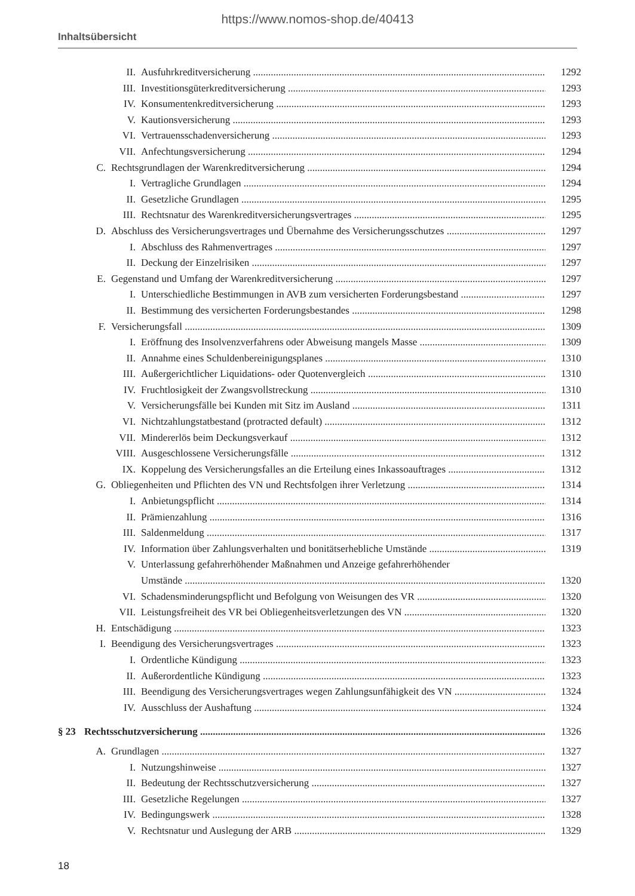https://www.nomos-shop.de/40413
Inhaltsübersicht
II. Ausfuhrkreditversicherung 1292
III. Investitionsgüterkreditversicherung 1293
IV. Konsumentenkreditversicherung 1293
V. Kautionsversicherung 1293
VI. Vertrauensschadenversicherung 1293
VII. Anfechtungsversicherung 1294
C. Rechtsgrundlagen der Warenkreditversicherung 1294
I. Vertragliche Grundlagen 1294
II. Gesetzliche Grundlagen 1295
III. Rechtsnatur des Warenkreditversicherungsvertrages 1295
D. Abschluss des Versicherungsvertrages und Übernahme des Versicherungsschutzes 1297
I. Abschluss des Rahmenvertrages 1297
II. Deckung der Einzelrisiken 1297
E. Gegenstand und Umfang der Warenkreditversicherung 1297
I. Unterschiedliche Bestimmungen in AVB zum versicherten Forderungsbestand 1297
II. Bestimmung des versicherten Forderungsbestandes 1298
F. Versicherungsfall 1309
I. Eröffnung des Insolvenzverfahrens oder Abweisung mangels Masse 1309
II. Annahme eines Schuldenbereinigungsplanes 1310
III. Außergerichtlicher Liquidations- oder Quotenvergleich 1310
IV. Fruchtlosigkeit der Zwangsvollstreckung 1310
V. Versicherungsfälle bei Kunden mit Sitz im Ausland 1311
VI. Nichtzahlungstatbestand (protracted default) 1312
VII. Mindererlös beim Deckungsverkauf 1312
VIII. Ausgeschlossene Versicherungsfälle 1312
IX. Koppelung des Versicherungsfalles an die Erteilung eines Inkassoauftrages 1312
G. Obliegenheiten und Pflichten des VN und Rechtsfolgen ihrer Verletzung 1314
I. Anbietungspflicht 1314
II. Prämienzahlung 1316
III. Saldenmeldung 1317
IV. Information über Zahlungsverhalten und bonitätserhebliche Umstände 1319
V. Unterlassung gefahrerhöhender Maßnahmen und Anzeige gefahrerhöhender
Umstände 1320
VI. Schadensminderungspflicht und Befolgung von Weisungen des VR 1320
VII. Leistungsfreiheit des VR bei Obliegenheitsverletzungen des VN 1320
H. Entschädigung 1323
I. Beendigung des Versicherungsvertrages 1323
I. Ordentliche Kündigung 1323
II. Außerordentliche Kündigung 1323
III. Beendigung des Versicherungsvertrages wegen Zahlungsunfähigkeit des VN 1324
IV. Ausschluss der Aushaftung 1324
§ 23 Rechtsschutzversicherung 1326
A. Grundlagen 1327
I. Nutzungshinweise 1327
II. Bedeutung der Rechtsschutzversicherung 1327
III. Gesetzliche Regelungen 1327
IV. Bedingungswerk 1328
V. Rechtsnatur und Auslegung der ARB 1329
18